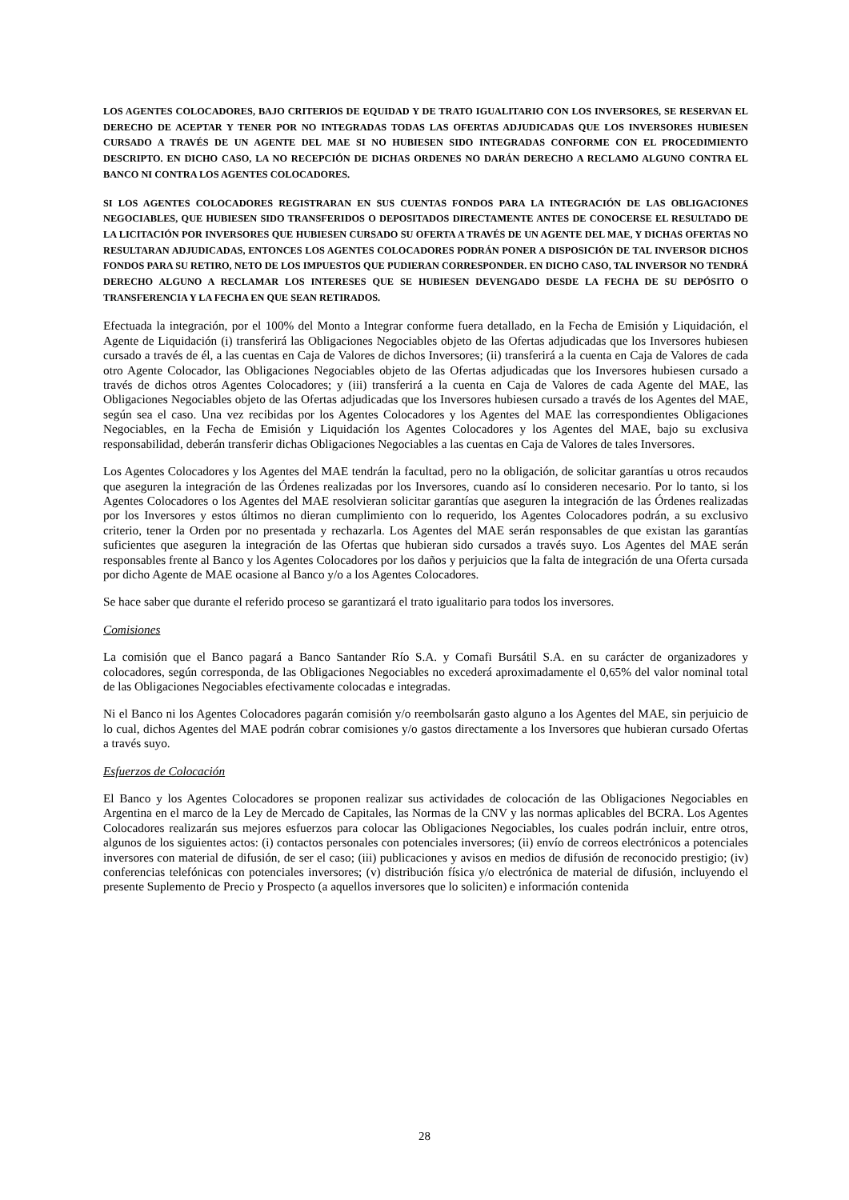LOS AGENTES COLOCADORES, BAJO CRITERIOS DE EQUIDAD Y DE TRATO IGUALITARIO CON LOS INVERSORES, SE RESERVAN EL DERECHO DE ACEPTAR Y TENER POR NO INTEGRADAS TODAS LAS OFERTAS ADJUDICADAS QUE LOS INVERSORES HUBIESEN CURSADO A TRAVÉS DE UN AGENTE DEL MAE SI NO HUBIESEN SIDO INTEGRADAS CONFORME CON EL PROCEDIMIENTO DESCRIPTO. EN DICHO CASO, LA NO RECEPCIÓN DE DICHAS ORDENES NO DARÁN DERECHO A RECLAMO ALGUNO CONTRA EL BANCO NI CONTRA LOS AGENTES COLOCADORES.
SI LOS AGENTES COLOCADORES REGISTRARAN EN SUS CUENTAS FONDOS PARA LA INTEGRACIÓN DE LAS OBLIGACIONES NEGOCIABLES, QUE HUBIESEN SIDO TRANSFERIDOS O DEPOSITADOS DIRECTAMENTE ANTES DE CONOCERSE EL RESULTADO DE LA LICITACIÓN POR INVERSORES QUE HUBIESEN CURSADO SU OFERTA A TRAVÉS DE UN AGENTE DEL MAE, Y DICHAS OFERTAS NO RESULTARAN ADJUDICADAS, ENTONCES LOS AGENTES COLOCADORES PODRÁN PONER A DISPOSICIÓN DE TAL INVERSOR DICHOS FONDOS PARA SU RETIRO, NETO DE LOS IMPUESTOS QUE PUDIERAN CORRESPONDER. EN DICHO CASO, TAL INVERSOR NO TENDRÁ DERECHO ALGUNO A RECLAMAR LOS INTERESES QUE SE HUBIESEN DEVENGADO DESDE LA FECHA DE SU DEPÓSITO O TRANSFERENCIA Y LA FECHA EN QUE SEAN RETIRADOS.
Efectuada la integración, por el 100% del Monto a Integrar conforme fuera detallado, en la Fecha de Emisión y Liquidación, el Agente de Liquidación (i) transferirá las Obligaciones Negociables objeto de las Ofertas adjudicadas que los Inversores hubiesen cursado a través de él, a las cuentas en Caja de Valores de dichos Inversores; (ii) transferirá a la cuenta en Caja de Valores de cada otro Agente Colocador, las Obligaciones Negociables objeto de las Ofertas adjudicadas que los Inversores hubiesen cursado a través de dichos otros Agentes Colocadores; y (iii) transferirá a la cuenta en Caja de Valores de cada Agente del MAE, las Obligaciones Negociables objeto de las Ofertas adjudicadas que los Inversores hubiesen cursado a través de los Agentes del MAE, según sea el caso. Una vez recibidas por los Agentes Colocadores y los Agentes del MAE las correspondientes Obligaciones Negociables, en la Fecha de Emisión y Liquidación los Agentes Colocadores y los Agentes del MAE, bajo su exclusiva responsabilidad, deberán transferir dichas Obligaciones Negociables a las cuentas en Caja de Valores de tales Inversores.
Los Agentes Colocadores y los Agentes del MAE tendrán la facultad, pero no la obligación, de solicitar garantías u otros recaudos que aseguren la integración de las Órdenes realizadas por los Inversores, cuando así lo consideren necesario. Por lo tanto, si los Agentes Colocadores o los Agentes del MAE resolvieran solicitar garantías que aseguren la integración de las Órdenes realizadas por los Inversores y estos últimos no dieran cumplimiento con lo requerido, los Agentes Colocadores podrán, a su exclusivo criterio, tener la Orden por no presentada y rechazarla. Los Agentes del MAE serán responsables de que existan las garantías suficientes que aseguren la integración de las Ofertas que hubieran sido cursados a través suyo. Los Agentes del MAE serán responsables frente al Banco y los Agentes Colocadores por los daños y perjuicios que la falta de integración de una Oferta cursada por dicho Agente de MAE ocasione al Banco y/o a los Agentes Colocadores.
Se hace saber que durante el referido proceso se garantizará el trato igualitario para todos los inversores.
Comisiones
La comisión que el Banco pagará a Banco Santander Río S.A. y Comafi Bursátil S.A. en su carácter de organizadores y colocadores, según corresponda, de las Obligaciones Negociables no excederá aproximadamente el 0,65% del valor nominal total de las Obligaciones Negociables efectivamente colocadas e integradas.
Ni el Banco ni los Agentes Colocadores pagarán comisión y/o reembolsarán gasto alguno a los Agentes del MAE, sin perjuicio de lo cual, dichos Agentes del MAE podrán cobrar comisiones y/o gastos directamente a los Inversores que hubieran cursado Ofertas a través suyo.
Esfuerzos de Colocación
El Banco y los Agentes Colocadores se proponen realizar sus actividades de colocación de las Obligaciones Negociables en Argentina en el marco de la Ley de Mercado de Capitales, las Normas de la CNV y las normas aplicables del BCRA. Los Agentes Colocadores realizarán sus mejores esfuerzos para colocar las Obligaciones Negociables, los cuales podrán incluir, entre otros, algunos de los siguientes actos: (i) contactos personales con potenciales inversores; (ii) envío de correos electrónicos a potenciales inversores con material de difusión, de ser el caso; (iii) publicaciones y avisos en medios de difusión de reconocido prestigio; (iv) conferencias telefónicas con potenciales inversores; (v) distribución física y/o electrónica de material de difusión, incluyendo el presente Suplemento de Precio y Prospecto (a aquellos inversores que lo soliciten) e información contenida
28